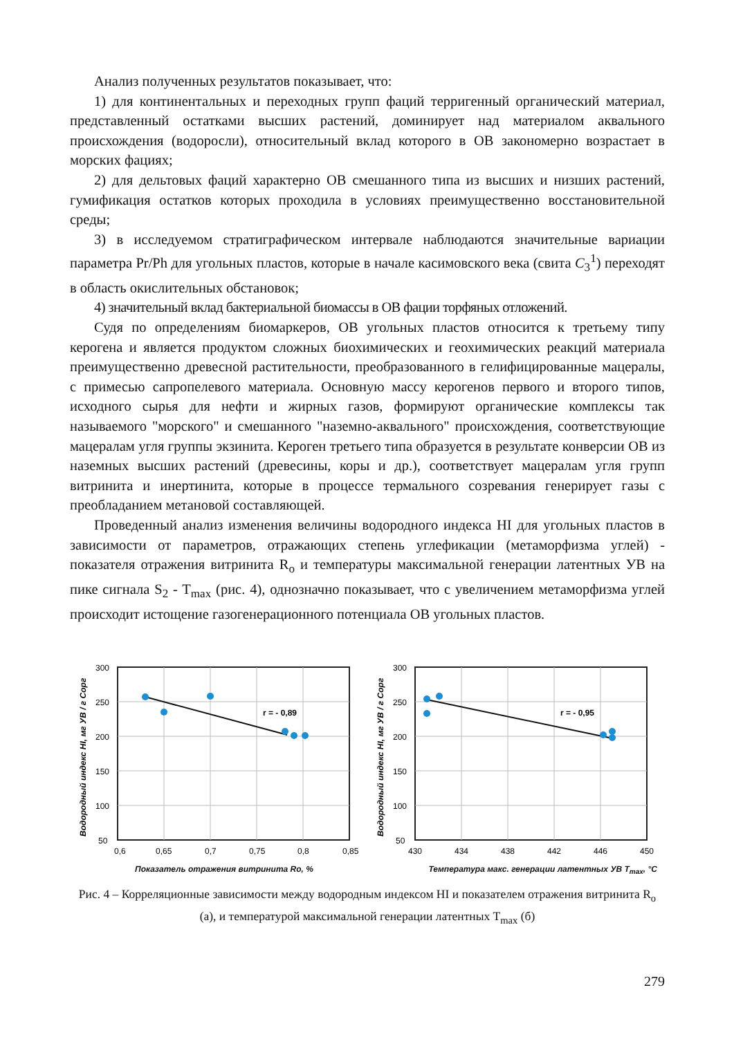Анализ полученных результатов показывает, что:
1) для континентальных и переходных групп фаций терригенный органический материал, представленный остатками высших растений, доминирует над материалом аквального происхождения (водоросли), относительный вклад которого в ОВ закономерно возрастает в морских фациях;
2) для дельтовых фаций характерно ОВ смешанного типа из высших и низших растений, гумификация остатков которых проходила в условиях преимущественно восстановительной среды;
3) в исследуемом стратиграфическом интервале наблюдаются значительные вариации параметра Pr/Ph для угольных пластов, которые в начале касимовского века (свита C<sub>3</sub><sup>1</sup>) переходят в область окислительных обстановок;
4) значительный вклад бактериальной биомассы в ОВ фации торфяных отложений.
Судя по определениям биомаркеров, ОВ угольных пластов относится к третьему типу керогена и является продуктом сложных биохимических и геохимических реакций материала преимущественно древесной растительности, преобразованного в гелифицированные мацералы, с примесью сапропелевого материала. Основную массу керогенов первого и второго типов, исходного сырья для нефти и жирных газов, формируют органические комплексы так называемого "морского" и смешанного "наземно-аквального" происхождения, соответствующие мацералам угля группы экзинита. Кероген третьего типа образуется в результате конверсии ОВ из наземных высших растений (древесины, коры и др.), соответствует мацералам угля групп витринита и инертинита, которые в процессе термального созревания генерирует газы с преобладанием метановой составляющей.
Проведенный анализ изменения величины водородного индекса HI для угольных пластов в зависимости от параметров, отражающих степень углефикации (метаморфизма углей) - показателя отражения витринита R<sub>o</sub> и температуры максимальной генерации латентных УВ на пике сигнала S<sub>2</sub> - T<sub>max</sub> (рис. 4), однозначно показывает, что с увеличением метаморфизма углей происходит истощение газогенерационного потенциала ОВ угольных пластов.
r = - 0,89
300
250
200
150
100
50
0,6
0,65
0,7
0,75
0,8
0,85
Водородный индекс HI, мг УВ / г Сорг
r = - 0,95
300
250
200
150
100
50
430
434
438
442
446
450
Водородный индекс HI, мг УВ / г Сорг
Показатель отражения витринита Ro, % Температура макс. генерации латентных УВ T<sub>max</sub>, °C
Рис. 4 – Корреляционные зависимости между водородным индексом HI и показателем отражения витринита R<sub>o</sub> (а), и температурой максимальной генерации латентных T<sub>max</sub> (б)
279